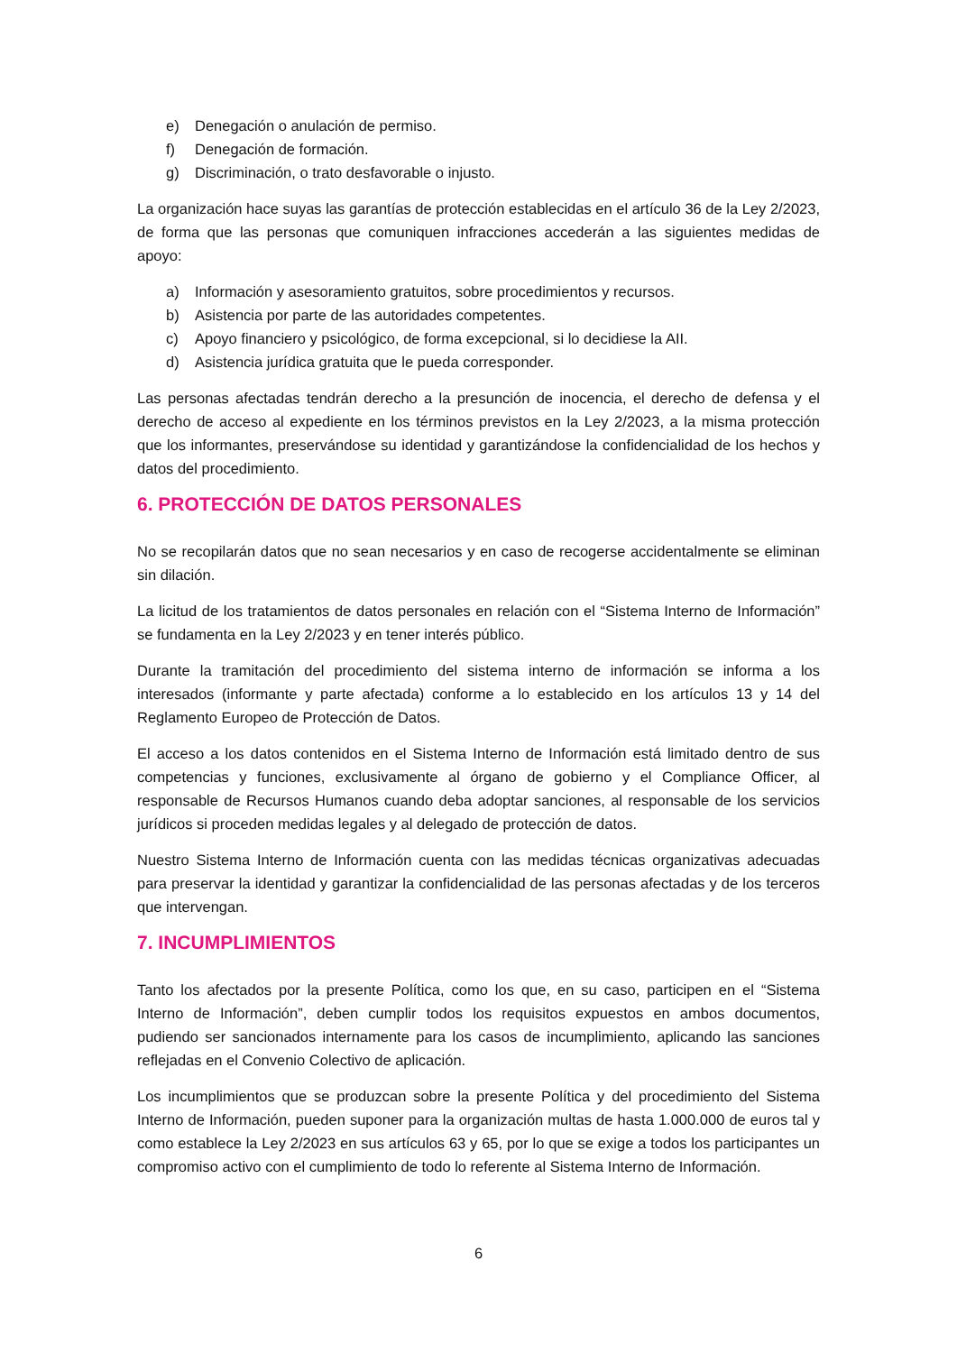e) Denegación o anulación de permiso.
f) Denegación de formación.
g) Discriminación, o trato desfavorable o injusto.
La organización hace suyas las garantías de protección establecidas en el artículo 36 de la Ley 2/2023, de forma que las personas que comuniquen infracciones accederán a las siguientes medidas de apoyo:
a) Información y asesoramiento gratuitos, sobre procedimientos y recursos.
b) Asistencia por parte de las autoridades competentes.
c) Apoyo financiero y psicológico, de forma excepcional, si lo decidiese la AII.
d) Asistencia jurídica gratuita que le pueda corresponder.
Las personas afectadas tendrán derecho a la presunción de inocencia, el derecho de defensa y el derecho de acceso al expediente en los términos previstos en la Ley 2/2023, a la misma protección que los informantes, preservándose su identidad y garantizándose la confidencialidad de los hechos y datos del procedimiento.
6. PROTECCIÓN DE DATOS PERSONALES
No se recopilarán datos que no sean necesarios y en caso de recogerse accidentalmente se eliminan sin dilación.
La licitud de los tratamientos de datos personales en relación con el “Sistema Interno de Información” se fundamenta en la Ley 2/2023 y en tener interés público.
Durante la tramitación del procedimiento del sistema interno de información se informa a los interesados (informante y parte afectada) conforme a lo establecido en los artículos 13 y 14 del Reglamento Europeo de Protección de Datos.
El acceso a los datos contenidos en el Sistema Interno de Información está limitado dentro de sus competencias y funciones, exclusivamente al órgano de gobierno y el Compliance Officer, al responsable de Recursos Humanos cuando deba adoptar sanciones, al responsable de los servicios jurídicos si proceden medidas legales y al delegado de protección de datos.
Nuestro Sistema Interno de Información cuenta con las medidas técnicas organizativas adecuadas para preservar la identidad y garantizar la confidencialidad de las personas afectadas y de los terceros que intervengan.
7. INCUMPLIMIENTOS
Tanto los afectados por la presente Política, como los que, en su caso, participen en el “Sistema Interno de Información”, deben cumplir todos los requisitos expuestos en ambos documentos, pudiendo ser sancionados internamente para los casos de incumplimiento, aplicando las sanciones reflejadas en el Convenio Colectivo de aplicación.
Los incumplimientos que se produzcan sobre la presente Política y del procedimiento del Sistema Interno de Información, pueden suponer para la organización multas de hasta 1.000.000 de euros tal y como establece la Ley 2/2023 en sus artículos 63 y 65, por lo que se exige a todos los participantes un compromiso activo con el cumplimiento de todo lo referente al Sistema Interno de Información.
6